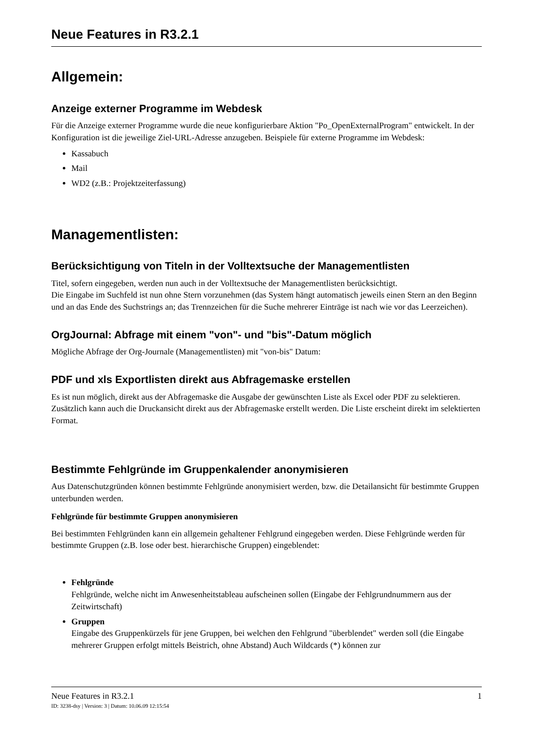Neue Features in R3.2.1
Allgemein:
Anzeige externer Programme im Webdesk
Für die Anzeige externer Programme wurde die neue konfigurierbare Aktion "Po_OpenExternalProgram" entwickelt. In der Konfiguration ist die jeweilige Ziel-URL-Adresse anzugeben. Beispiele für externe Programme im Webdesk:
Kassabuch
Mail
WD2 (z.B.: Projektzeiterfassung)
Managementlisten:
Berücksichtigung von Titeln in der Volltextsuche der Managementlisten
Titel, sofern eingegeben, werden nun auch in der Volltextsuche der Managementlisten berücksichtigt.
Die Eingabe im Suchfeld ist nun ohne Stern vorzunehmen (das System hängt automatisch jeweils einen Stern an den Beginn und an das Ende des Suchstrings an; das Trennzeichen für die Suche mehrerer Einträge ist nach wie vor das Leerzeichen).
OrgJournal: Abfrage mit einem "von"- und "bis"-Datum möglich
Mögliche Abfrage der Org-Journale (Managementlisten) mit "von-bis" Datum:
PDF und xls Exportlisten direkt aus Abfragemaske erstellen
Es ist nun möglich, direkt aus der Abfragemaske die Ausgabe der gewünschten Liste als Excel oder PDF zu selektieren. Zusätzlich kann auch die Druckansicht direkt aus der Abfragemaske erstellt werden. Die Liste erscheint direkt im selektierten Format.
Bestimmte Fehlgründe im Gruppenkalender anonymisieren
Aus Datenschutzgründen können bestimmte Fehlgründe anonymisiert werden, bzw. die Detailansicht für bestimmte Gruppen unterbunden werden.
Fehlgründe für bestimmte Gruppen anonymisieren
Bei bestimmten Fehlgründen kann ein allgemein gehaltener Fehlgrund eingegeben werden. Diese Fehlgründe werden für bestimmte Gruppen (z.B. lose oder best. hierarchische Gruppen) eingeblendet:
Fehlgründe
Fehlgründe, welche nicht im Anwesenheitstableau aufscheinen sollen (Eingabe der Fehlgrundnummern aus der Zeitwirtschaft)
Gruppen
Eingabe des Gruppenkürzels für jene Gruppen, bei welchen den Fehlgrund "überblendet" werden soll (die Eingabe mehrerer Gruppen erfolgt mittels Beistrich, ohne Abstand) Auch Wildcards (*) können zur
Neue Features in R3.2.1 1
ID: 3238-dsy | Version: 3 | Datum: 10.06.09 12:15:54